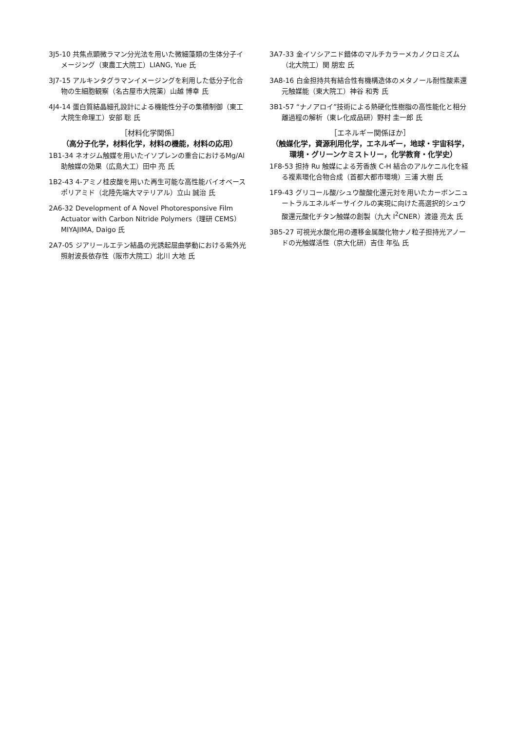3J5-10 共焦点顕微ラマン分光法を用いた微細藻類の生体分子イメージング（東農工大院工）LIANG, Yue 氏
3J7-15 アルキンタグラマンイメージングを利用した低分子化合物の生細胞観察（名古屋市大院薬）山越 博幸 氏
4J4-14 蛋白質結晶細孔設計による機能性分子の集積制御（東工大院生命理工）安部 聡 氏
［材料化学関係］
（高分子化学，材料化学，材料の機能，材料の応用）
1B1-34 ネオジム触媒を用いたイソプレンの重合におけるMg/Al 助触媒の効果（広島大工）田中 亮 氏
1B2-43 4-アミノ桂皮酸を用いた再生可能な高性能バイオベースポリアミド（北陸先端大マテリアル）立山 誠治 氏
2A6-32 Development of A Novel Photoresponsive Film Actuator with Carbon Nitride Polymers（理研 CEMS）MIYAJIMA, Daigo 氏
2A7-05 ジアリールエテン結晶の光誘起屈曲挙動における紫外光照射波長依存性（阪市大院工）北川 大地 氏
3A7-33 金イソシアニド錯体のマルチカラーメカノクロミズム（北大院工）関 朋宏 氏
3A8-16 白金担持共有結合性有機構造体のメタノール耐性酸素還元触媒能（東大院工）神谷 和秀 氏
3B1-57 “ナノアロイ”技術による熱硬化性樹脂の高性能化と相分離過程の解析（東レ化成品研）野村 圭一郎 氏
［エネルギー関係ほか］
（触媒化学，資源利用化学，エネルギー，地球・宇宙科学，環境・グリーンケミストリー，化学教育・化学史）
1F8-53 担持 Ru 触媒による芳香族 C-H 結合のアルケニル化を経る複素環化合物合成（首都大都市環境）三浦 大樹 氏
1F9-43 グリコール酸/シュウ酸酸化還元対を用いたカーボンニュートラルエネルギーサイクルの実現に向けた高選択的シュウ酸還元酸化チタン触媒の創製（九大 I<sup>2</sup>CNER）渡邉 亮太 氏
3B5-27 可視光水酸化用の遷移金属酸化物ナノ粒子担持光アノードの光触媒活性（京大化研）吉住 年弘 氏